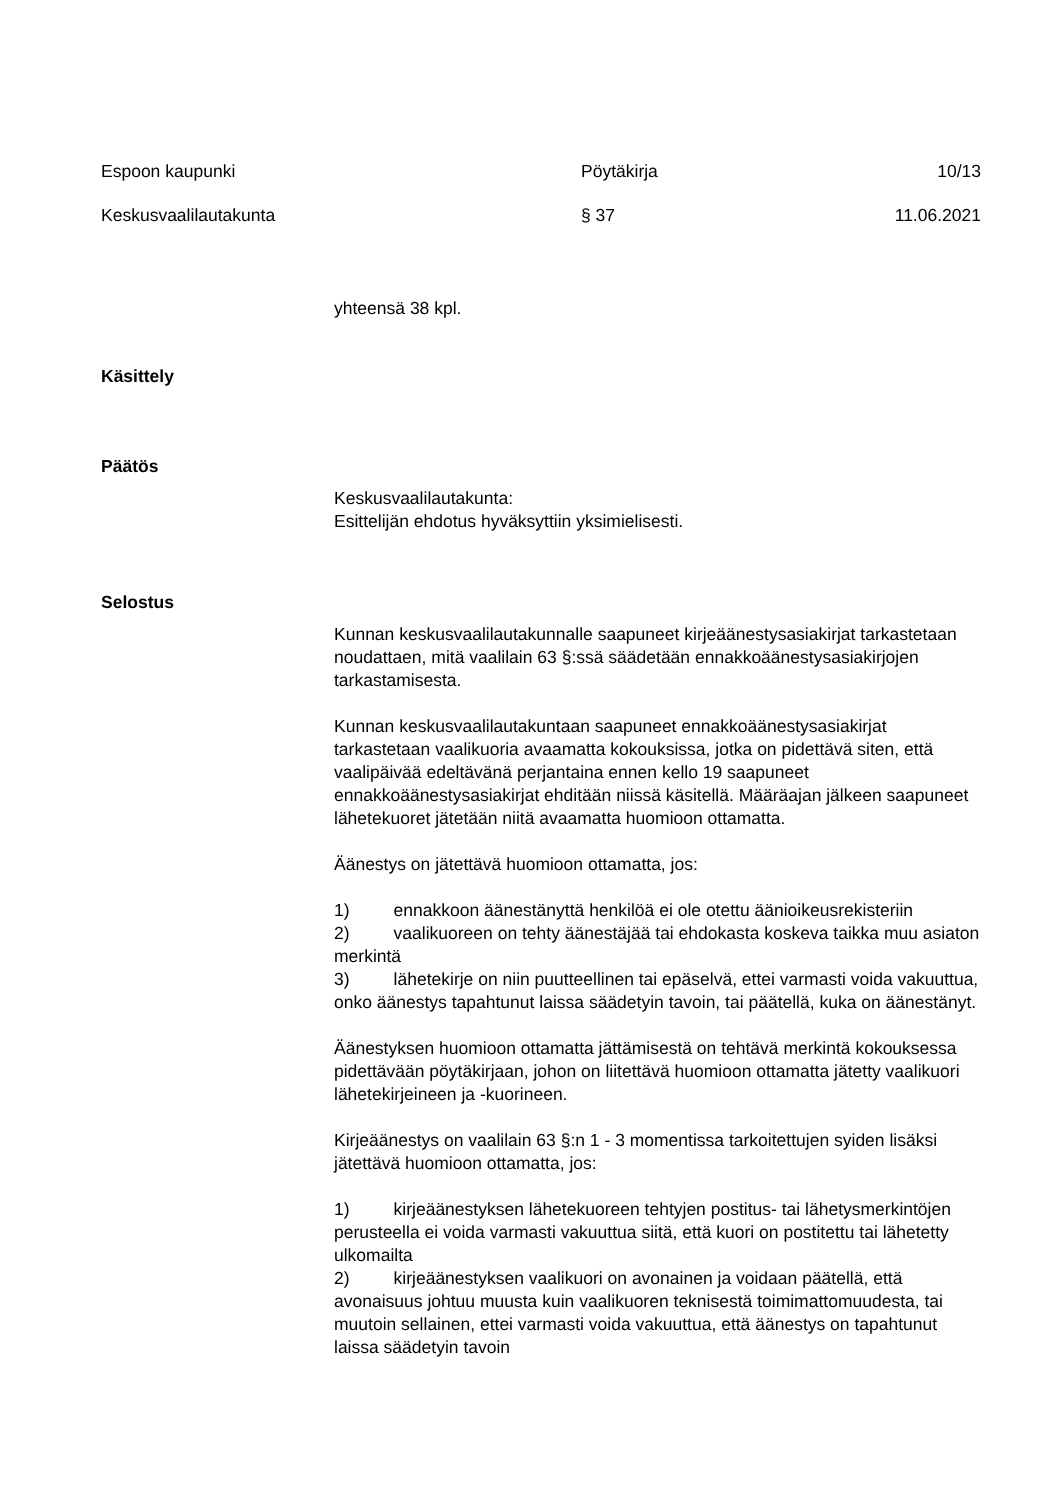Espoon kaupunki Pöytäkirja 10/13
Keskusvaalilautakunta § 37 11.06.2021
yhteensä 38 kpl.
Käsittely
Päätös
Keskusvaalilautakunta:
Esittelijän ehdotus hyväksyttiin yksimielisesti.
Selostus
Kunnan keskusvaalilautakunnalle saapuneet kirjeäänestysasiakirjat tarkastetaan noudattaen, mitä vaalilain 63 §:ssä säädetään ennakkoäänestysasiakirjojen tarkastamisesta.
Kunnan keskusvaalilautakuntaan saapuneet ennakkoäänestysasiakirjat tarkastetaan vaalikuoria avaamatta kokouksissa, jotka on pidettävä siten, että vaalipäivää edeltävänä perjantaina ennen kello 19 saapuneet ennakkoäänestysasiakirjat ehditään niissä käsitellä. Määräajan jälkeen saapuneet lähetekuoret jätetään niitä avaamatta huomioon ottamatta.
Äänestys on jätettävä huomioon ottamatta, jos:
1) ennakkoon äänestänyttä henkilöä ei ole otettu äänioikeusrekisteriin
2) vaalikuoreen on tehty äänestäjää tai ehdokasta koskeva taikka muu asiaton merkintä
3) lähetekirje on niin puutteellinen tai epäselvä, ettei varmasti voida vakuuttua, onko äänestys tapahtunut laissa säädetyin tavoin, tai päätellä, kuka on äänestänyt.
Äänestyksen huomioon ottamatta jättämisestä on tehtävä merkintä kokouksessa pidettävään pöytäkirjaan, johon on liitettävä huomioon ottamatta jätetty vaalikuori lähetekirjeineen ja -kuorineen.
Kirjeäänestys on vaalilain 63 §:n 1 - 3 momentissa tarkoitettujen syiden lisäksi jätettävä huomioon ottamatta, jos:
1) kirjeäänestyksen lähetekuoreen tehtyjen postitus- tai lähetysmerkintöjen perusteella ei voida varmasti vakuuttua siitä, että kuori on postitettu tai lähetetty ulkomailta
2) kirjeäänestyksen vaalikuori on avonainen ja voidaan päätellä, että avonaisuus johtuu muusta kuin vaalikuoren teknisestä toimimattomuudesta, tai muutoin sellainen, ettei varmasti voida vakuuttua, että äänestys on tapahtunut laissa säädetyin tavoin